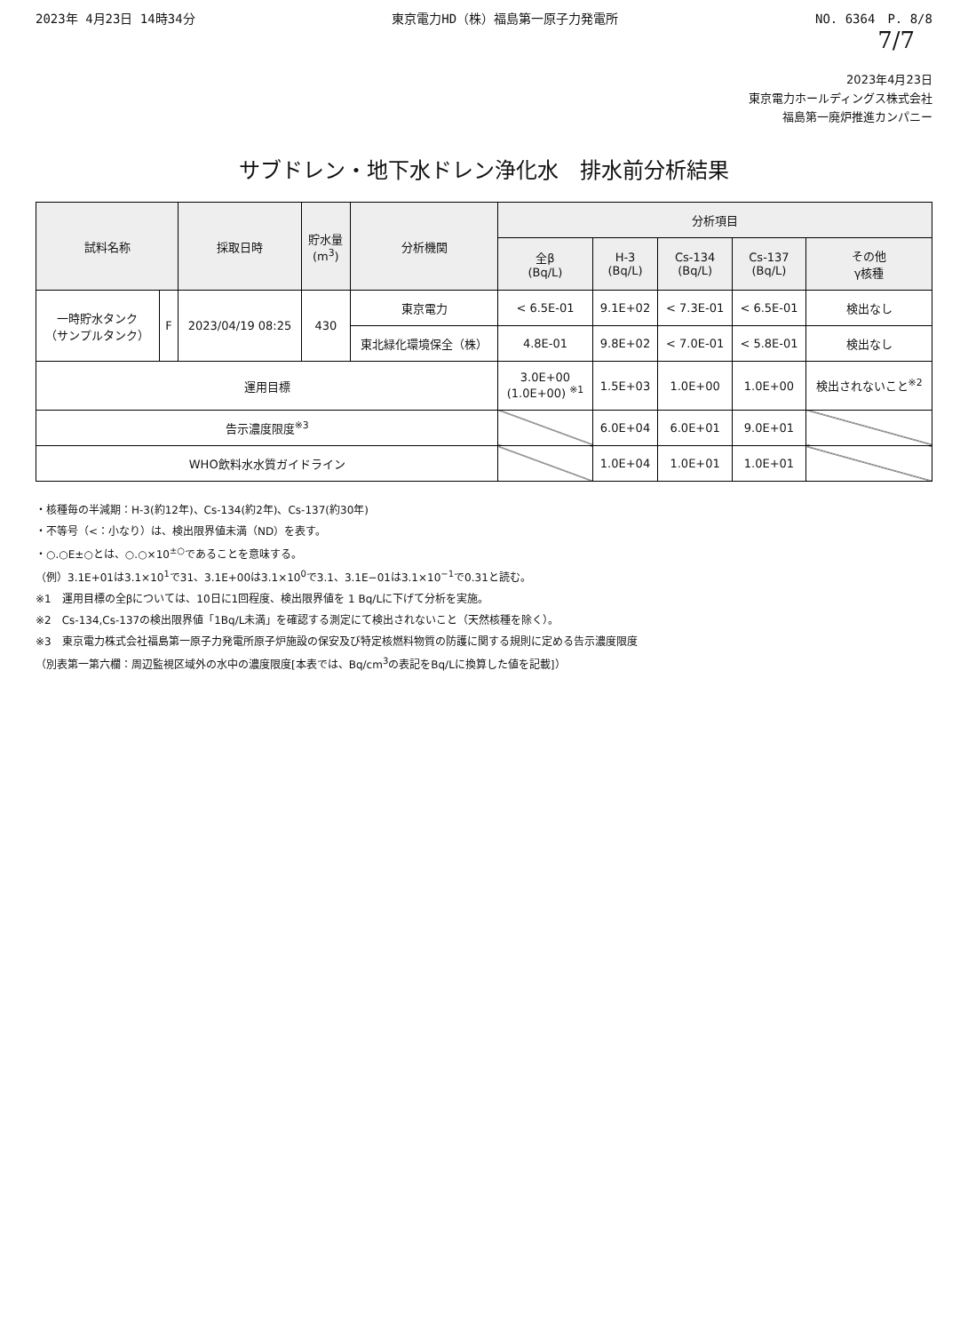2023年 4月23日 14時34分 東京電力HD（株）福島第一原子力発電所 NO. 6364　P. 8/8
7/7
2023年4月23日
東京電力ホールディングス株式会社
福島第一廃炉推進カンパニー
サブドレン・地下水ドレン浄化水　排水前分析結果
| 試料名称 | | 採取日時 | 貯水量 (m<sup>3</sup>) | 分析機関 | 分析項目 | | | | |
| --- | --- | --- | --- | --- | --- | --- | --- | --- | --- |
| | | | | | 全β (Bq/L) | H-3 (Bq/L) | Cs-134 (Bq/L) | Cs-137 (Bq/L) | その他 γ核種 |
| 一時貯水タンク （サンプルタンク） | F | 2023/04/19 08:25 | 430 | 東京電力 | < 6.5E-01 | 9.1E+02 | < 7.3E-01 | < 6.5E-01 | 検出なし |
| | | | | 東北緑化環境保全（株） | 4.8E-01 | 9.8E+02 | < 7.0E-01 | < 5.8E-01 | 検出なし |
| 運用目標 | | | | | 3.0E+00 (1.0E+00) <sup>※1</sup> | 1.5E+03 | 1.0E+00 | 1.0E+00 | 検出されないこと<sup>※2</sup> |
| 告示濃度限度<sup>※3</sup> | | | | | | 6.0E+04 | 6.0E+01 | 9.0E+01 | |
| WHO飲料水水質ガイドライン | | | | | | 1.0E+04 | 1.0E+01 | 1.0E+01 | |
・核種毎の半減期：H-3(約12年)、Cs-134(約2年)、Cs-137(約30年)
・不等号（<：小なり）は、検出限界値未満（ND）を表す。
・○.○E±○とは、○.○×10<sup>±○</sup>であることを意味する。
（例）3.1E+01は3.1×10<sup>1</sup>で31、3.1E+00は3.1×10<sup>0</sup>で3.1、3.1E−01は3.1×10<sup>−1</sup>で0.31と読む。
※1　運用目標の全βについては、10日に1回程度、検出限界値を 1 Bq/Lに下げて分析を実施。
※2　Cs-134,Cs-137の検出限界値「1Bq/L未満」を確認する測定にて検出されないこと（天然核種を除く）。
※3　東京電力株式会社福島第一原子力発電所原子炉施設の保安及び特定核燃料物質の防護に関する規則に定める告示濃度限度
（別表第一第六欄：周辺監視区域外の水中の濃度限度[本表では、Bq/cm<sup>3</sup>の表記をBq/Lに換算した値を記載]）